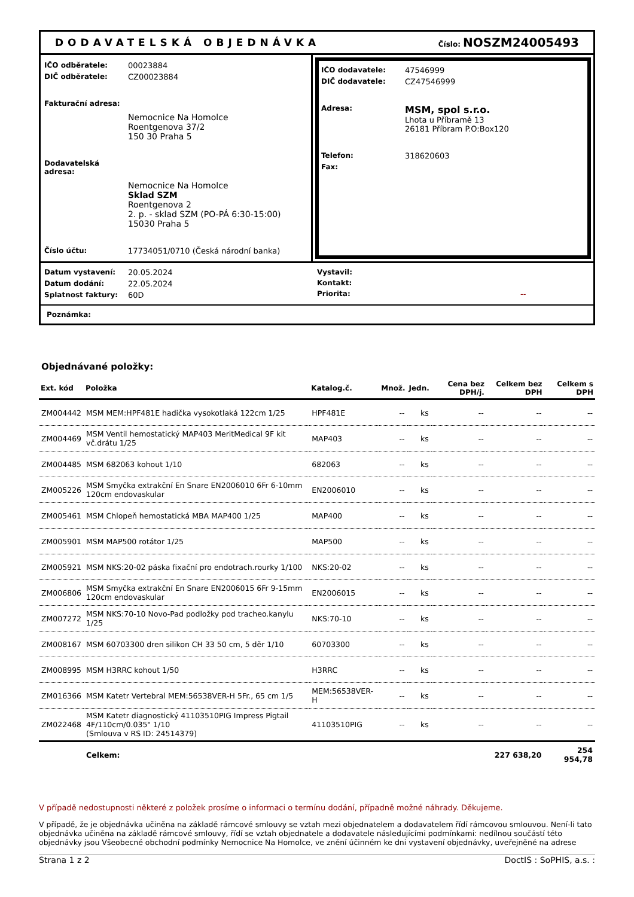DODAVATELSKÁ OBJEDNÁVKA Číslo: NOSZM24005493
IČO odběratele: 00023884
DIČ odběratele: CZ00023884
Fakturační adresa:
Nemocnice Na Homolce
Roentgenova 37/2
150 30 Praha 5
Dodavatelská adresa:
Nemocnice Na Homolce
Sklad SZM
Roentgenova 2
2. p. - sklad SZM (PO-PÁ 6:30-15:00)
15030 Praha 5
Číslo účtu: 17734051/0710 (Česká národní banka)
IČO dodavatele: 47546999
DIČ dodavatele: CZ47546999
Adresa: MSM, spol s.r.o.
Lhota u Příbramě 13
26181 Příbram P.O:Box120
Telefon: 318620603
Fax:
Datum vystavení: 20.05.2024
Datum dodání: 22.05.2024
Splatnost faktury: 60D
Vystavil:
Kontakt:
Priorita: --
Poznámka:
Objednávané položky:
| Ext. kód | Položka | Katalog.č. | Množ. | Jedn. | Cena bez DPH/j. | Celkem bez DPH | Celkem s DPH |
| --- | --- | --- | --- | --- | --- | --- | --- |
| ZM004442 | MSM MEM:HPF481E hadička vysokotlaká 122cm 1/25 | HPF481E | -- | ks | -- | -- | -- |
| ZM004469 | MSM Ventil hemostatický MAP403 MeritMedical 9F kit vč.drátu 1/25 | MAP403 | -- | ks | -- | -- | -- |
| ZM004485 | MSM 682063 kohout 1/10 | 682063 | -- | ks | -- | -- | -- |
| ZM005226 | MSM Smyčka extrakční En Snare EN2006010 6Fr 6-10mm 120cm endovaskular | EN2006010 | -- | ks | -- | -- | -- |
| ZM005461 | MSM Chlopeň hemostatická MBA MAP400 1/25 | MAP400 | -- | ks | -- | -- | -- |
| ZM005901 | MSM MAP500 rotátor 1/25 | MAP500 | -- | ks | -- | -- | -- |
| ZM005921 | MSM NKS:20-02 páska fixační pro endotrach.rourky 1/100 | NKS:20-02 | -- | ks | -- | -- | -- |
| ZM006806 | MSM Smyčka extrakční En Snare EN2006015 6Fr 9-15mm 120cm endovaskular | EN2006015 | -- | ks | -- | -- | -- |
| ZM007272 | MSM NKS:70-10 Novo-Pad podložky pod tracheo.kanylu 1/25 | NKS:70-10 | -- | ks | -- | -- | -- |
| ZM008167 | MSM 60703300 dren silikon CH 33 50 cm, 5 děr 1/10 | 60703300 | -- | ks | -- | -- | -- |
| ZM008995 | MSM H3RRC kohout 1/50 | H3RRC | -- | ks | -- | -- | -- |
| ZM016366 | MSM Katetr Vertebral MEM:56538VER-H 5Fr., 65 cm 1/5 | MEM:56538VER-H | -- | ks | -- | -- | -- |
| ZM022468 | MSM Katetr diagnostický 41103510PIG Impress Pigtail 4F/110cm/0.035" 1/10 (Smlouva v RS ID: 24514379) | 41103510PIG | -- | ks | -- | -- | -- |
| | Celkem: | | | | | 227 638,20 | 254 954,78 |
V případě nedostupnosti některé z položek prosíme o informaci o termínu dodání, případně možné náhrady. Děkujeme.
V případě, že je objednávka učiněna na základě rámcové smlouvy se vztah mezi objednatelem a dodavatelem řídí rámcovou smlouvou. Není-li tato objednávka učiněna na základě rámcové smlouvy, řídí se vztah objednatele a dodavatele následujícími podmínkami: nedílnou součástí této objednávky jsou Všeobecné obchodní podmínky Nemocnice Na Homolce, ve znění účinném ke dni vystavení objednávky, uveřejněné na adrese
Strana 1 z 2 DoctIS : SoPHIS, a.s. :